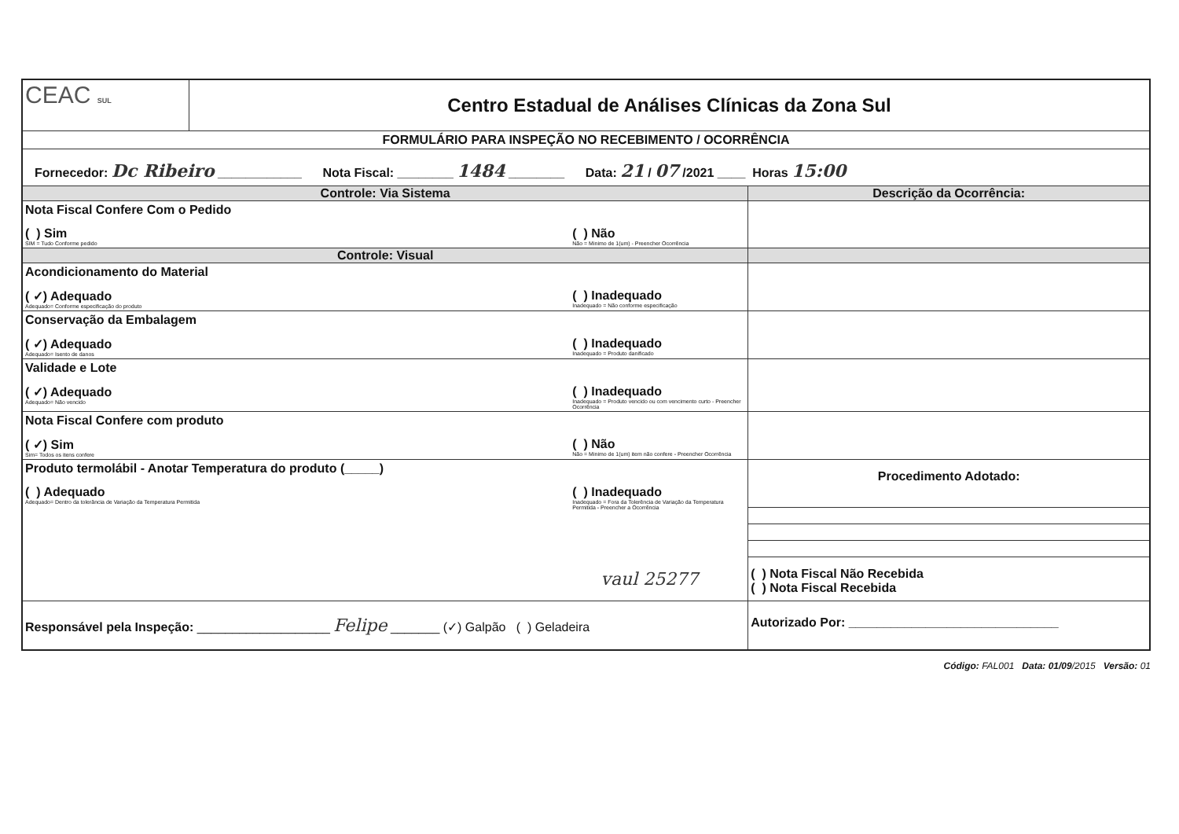| CEAC SUL | Centro Estadual de Análises Clínicas da Zona Sul | |
| FORMULÁRIO PARA INSPEÇÃO NO RECEBIMENTO / OCORRÊNCIA | | |
| Fornecedor: Dc Ribeiro ____________ Nota Fiscal: ________ 1484 ________ Data: 21 / 07 /2021 ____ Horas 15:00 | | |
| Controle: Via Sistema | | Descrição da Ocorrência: |
| Nota Fiscal Confere Com o Pedido ( ) Sim SIM = Tudo Conforme pedido ( ) Não Não = Minimo de 1(um) - Preencher Ocorrência | | |
| Controle: Visual | | |
| Acondicionamento do Material ( ✓) Adequado Adequado= Conforme especificação do produto ( ) Inadequado Inadequado = Não conforme especificação | | |
| Conservação da Embalagem ( ✓) Adequado Adequado= Isento de danos ( ) Inadequado Inadequado = Produto danificado | | |
| Validade e Lote ( ✓) Adequado Adequado= Não vencido ( ) Inadequado Inadequado = Produto vencido ou com vencimento curto - Preencher Ocorrência | | |
| Nota Fiscal Confere com produto ( ✓) Sim Sim= Todos os itens confere ( ) Não Não = Minimo de 1(um) item não confere - Preencher Ocorrência | | |
| Produto termolábil - Anotar Temperatura do produto (_____) ( ) Adequado Adequado= Dentro da tolerância de Variação da Temperatura Permitida ( ) Inadequado Inadequado = Fora da Tolerência de Variação da Temperatura Permitida - Preencher a Ocorrência vaul 25277 | | Procedimento Adotado: ( ) Nota Fiscal Não Recebida ( ) Nota Fiscal Recebida |
| Responsável pela Inspeção: ___________________ Felipe _______ (✓) Galpão ( ) Geladeira | | Autorizado Por: ______________________________ |
Código: FAL001 Data: 01/09/2015 Versão: 01